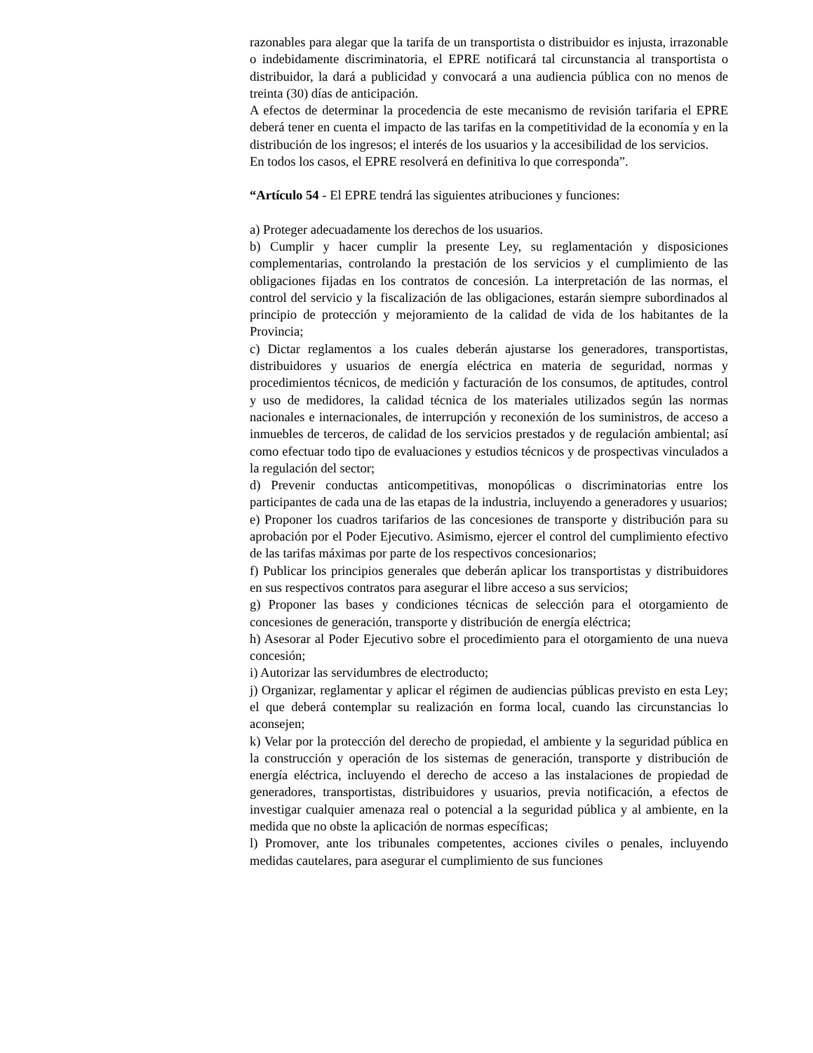razonables para alegar que la tarifa de un transportista o distribuidor es injusta, irrazonable o indebidamente discriminatoria, el EPRE notificará tal circunstancia al transportista o distribuidor, la dará a publicidad y convocará a una audiencia pública con no menos de treinta (30) días de anticipación.
A efectos de determinar la procedencia de este mecanismo de revisión tarifaria el EPRE deberá tener en cuenta el impacto de las tarifas en la competitividad de la economía y en la distribución de los ingresos; el interés de los usuarios y la accesibilidad de los servicios.
En todos los casos, el EPRE resolverá en definitiva lo que corresponda”.
“Artículo 54 - El EPRE tendrá las siguientes atribuciones y funciones:
a) Proteger adecuadamente los derechos de los usuarios.
b) Cumplir y hacer cumplir la presente Ley, su reglamentación y disposiciones complementarias, controlando la prestación de los servicios y el cumplimiento de las obligaciones fijadas en los contratos de concesión. La interpretación de las normas, el control del servicio y la fiscalización de las obligaciones, estarán siempre subordinados al principio de protección y mejoramiento de la calidad de vida de los habitantes de la Provincia;
c) Dictar reglamentos a los cuales deberán ajustarse los generadores, transportistas, distribuidores y usuarios de energía eléctrica en materia de seguridad, normas y procedimientos técnicos, de medición y facturación de los consumos, de aptitudes, control y uso de medidores, la calidad técnica de los materiales utilizados según las normas nacionales e internacionales, de interrupción y reconexión de los suministros, de acceso a inmuebles de terceros, de calidad de los servicios prestados y de regulación ambiental; así como efectuar todo tipo de evaluaciones y estudios técnicos y de prospectivas vinculados a la regulación del sector;
d) Prevenir conductas anticompetitivas, monopólicas o discriminatorias entre los participantes de cada una de las etapas de la industria, incluyendo a generadores y usuarios;
e) Proponer los cuadros tarifarios de las concesiones de transporte y distribución para su aprobación por el Poder Ejecutivo. Asimismo, ejercer el control del cumplimiento efectivo de las tarifas máximas por parte de los respectivos concesionarios;
f) Publicar los principios generales que deberán aplicar los transportistas y distribuidores en sus respectivos contratos para asegurar el libre acceso a sus servicios;
g) Proponer las bases y condiciones técnicas de selección para el otorgamiento de concesiones de generación, transporte y distribución de energía eléctrica;
h) Asesorar al Poder Ejecutivo sobre el procedimiento para el otorgamiento de una nueva concesión;
i) Autorizar las servidumbres de electroducto;
j) Organizar, reglamentar y aplicar el régimen de audiencias públicas previsto en esta Ley; el que deberá contemplar su realización en forma local, cuando las circunstancias lo aconsejen;
k) Velar por la protección del derecho de propiedad, el ambiente y la seguridad pública en la construcción y operación de los sistemas de generación, transporte y distribución de energía eléctrica, incluyendo el derecho de acceso a las instalaciones de propiedad de generadores, transportistas, distribuidores y usuarios, previa notificación, a efectos de investigar cualquier amenaza real o potencial a la seguridad pública y al ambiente, en la medida que no obste la aplicación de normas específicas;
l) Promover, ante los tribunales competentes, acciones civiles o penales, incluyendo medidas cautelares, para asegurar el cumplimiento de sus funciones